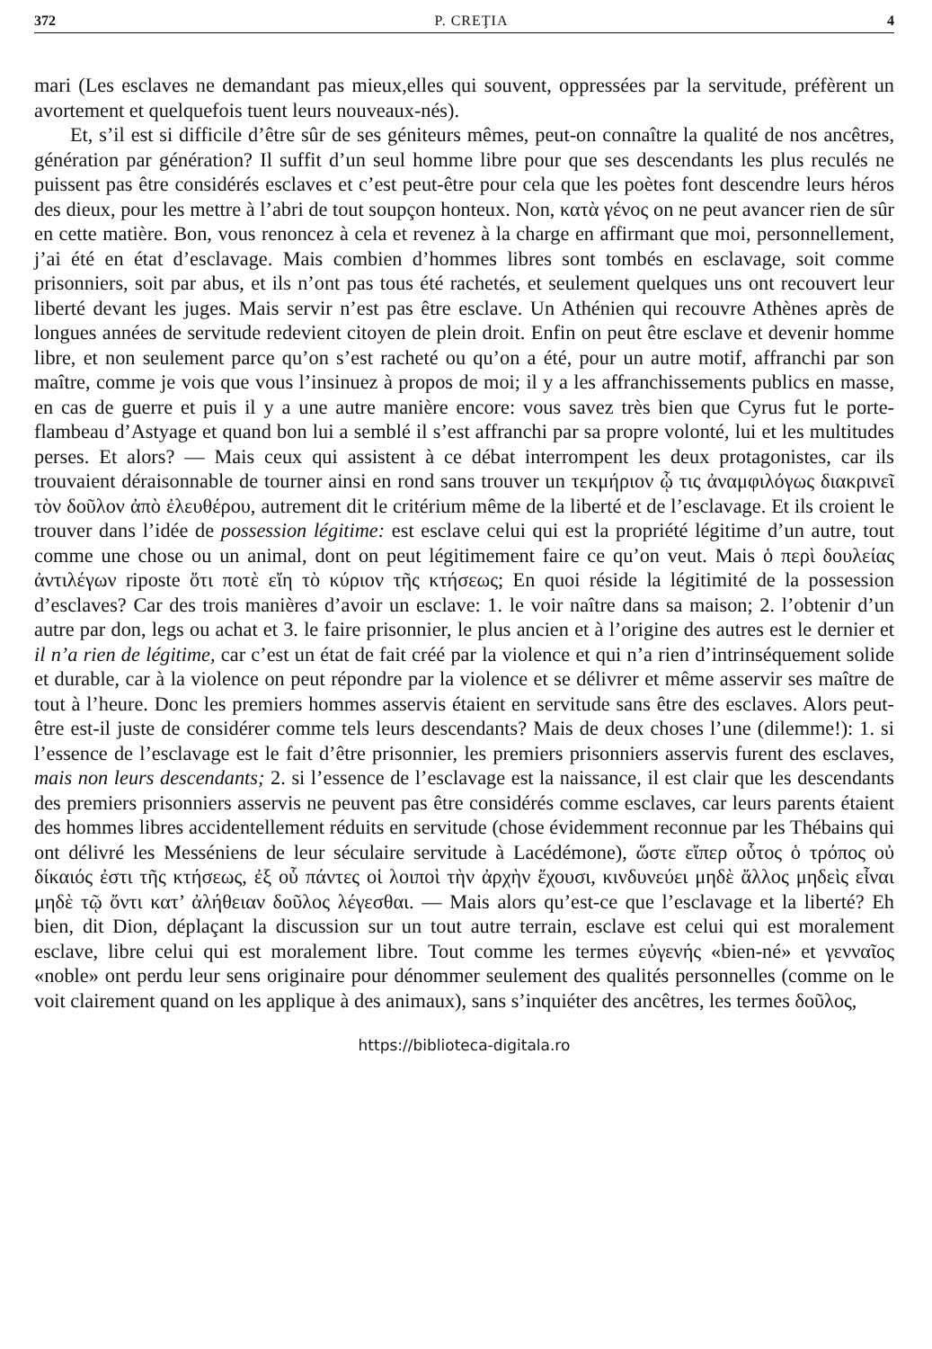372 P. CREŢIA 4
mari (Les esclaves ne demandant pas mieux,elles qui souvent, oppressées par la servitude, préfèrent un avortement et quelquefois tuent leurs nouveaux-nés).
Et, s’il est si difficile d’être sûr de ses géniteurs mêmes, peut-on connaître la qualité de nos ancêtres, génération par génération? Il suffit d’un seul homme libre pour que ses descendants les plus reculés ne puissent pas être considérés esclaves et c’est peut-être pour cela que les poètes font descendre leurs héros des dieux, pour les mettre à l’abri de tout soupçon honteux. Non, κατὰ γένος on ne peut avancer rien de sûr en cette matière. Bon, vous renoncez à cela et revenez à la charge en affirmant que moi, personnellement, j’ai été en état d’esclavage. Mais combien d’hommes libres sont tombés en esclavage, soit comme prisonniers, soit par abus, et ils n’ont pas tous été rachetés, et seulement quelques uns ont recouvert leur liberté devant les juges. Mais servir n’est pas être esclave. Un Athénien qui recouvre Athènes après de longues années de servitude redevient citoyen de plein droit. Enfin on peut être esclave et devenir homme libre, et non seulement parce qu’on s’est racheté ou qu’on a été, pour un autre motif, affranchi par son maître, comme je vois que vous l’insinuez à propos de moi; il y a les affranchissements publics en masse, en cas de guerre et puis il y a une autre manière encore: vous savez très bien que Cyrus fut le porte-flambeau d’Astyage et quand bon lui a semblé il s’est affranchi par sa propre volonté, lui et les multitudes perses. Et alors? — Mais ceux qui assistent à ce débat interrompent les deux protagonistes, car ils trouvaient déraisonnable de tourner ainsi en rond sans trouver un τεκμήριον ᾧ τις ἀναμφιλόγως διακρινεῖ τὸν δοῦλον ἀπὸ ἐλευθέρου, autrement dit le critérium même de la liberté et de l’esclavage. Et ils croient le trouver dans l’idée de possession légitime: est esclave celui qui est la propriété légitime d’un autre, tout comme une chose ou un animal, dont on peut légitimement faire ce qu’on veut. Mais ὁ περὶ δουλείας ἀντιλέγων riposte ὅτι ποτὲ εἴη τὸ κύριον τῆς κτήσεως; En quoi réside la légitimité de la possession d’esclaves? Car des trois manières d’avoir un esclave: 1. le voir naître dans sa maison; 2. l’obtenir d’un autre par don, legs ou achat et 3. le faire prisonnier, le plus ancien et à l’origine des autres est le dernier et il n’a rien de légitime, car c’est un état de fait créé par la violence et qui n’a rien d’intrinséquement solide et durable, car à la violence on peut répondre par la violence et se délivrer et même asservir ses maître de tout à l’heure. Donc les premiers hommes asservis étaient en servitude sans être des esclaves. Alors peut-être est-il juste de considérer comme tels leurs descendants? Mais de deux choses l’une (dilemme!): 1. si l’essence de l’esclavage est le fait d’être prisonnier, les premiers prisonniers asservis furent des esclaves, mais non leurs descendants; 2. si l’essence de l’esclavage est la naissance, il est clair que les descendants des premiers prisonniers asservis ne peuvent pas être considérés comme esclaves, car leurs parents étaient des hommes libres accidentellement réduits en servitude (chose évidemment reconnue par les Thébains qui ont délivré les Messéniens de leur séculaire servitude à Lacédémone), ὥστε εἴπερ οὗτος ὁ τρόπος οὐ δίκαιός ἐστι τῆς κτήσεως, ἐξ οὗ πάντες οἱ λοιποὶ τὴν ἀρχὴν ἔχουσι, κινδυνεύει μηδὲ ἄλλος μηδεὶς εἶναι μηδὲ τῷ ὄντι κατ’ ἀλήθειαν δοῦλος λέγεσθαι. — Mais alors qu’est-ce que l’esclavage et la liberté? Eh bien, dit Dion, déplaçant la discussion sur un tout autre terrain, esclave est celui qui est moralement esclave, libre celui qui est moralement libre. Tout comme les termes εὐγενής «bien-né» et γενναῖος «noble» ont perdu leur sens originaire pour dénommer seulement des qualités personnelles (comme on le voit clairement quand on les applique à des animaux), sans s’inquiéter des ancêtres, les termes δοῦλος,
https://biblioteca-digitala.ro